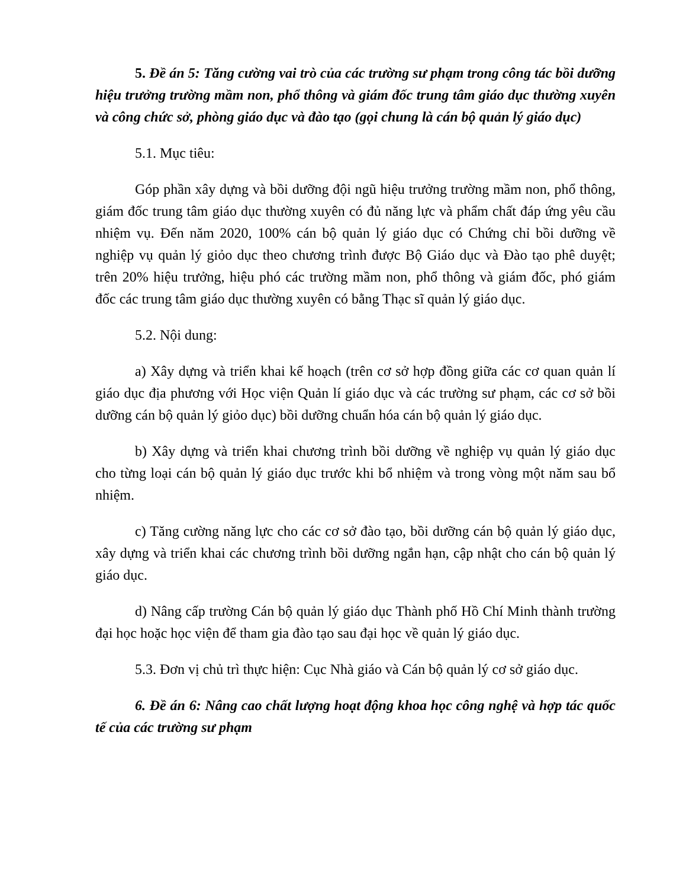5. Đề án 5: Tăng cường vai trò của các trường sư phạm trong công tác bồi dưỡng hiệu trưởng trường mầm non, phổ thông và giám đốc trung tâm giáo dục thường xuyên và công chức sở, phòng giáo dục và đào tạo (gọi chung là cán bộ quản lý giáo dục)
5.1. Mục tiêu:
Góp phần xây dựng và bồi dưỡng đội ngũ hiệu trưởng trường mầm non, phổ thông, giám đốc trung tâm giáo dục thường xuyên có đủ năng lực và phẩm chất đáp ứng yêu cầu nhiệm vụ. Đến năm 2020, 100% cán bộ quản lý giáo dục có Chứng chỉ bồi dưỡng về nghiệp vụ quản lý giỏo dục theo chương trình được Bộ Giáo dục và Đào tạo phê duyệt; trên 20% hiệu trưởng, hiệu phó các trường mầm non, phổ thông và giám đốc, phó giám đốc các trung tâm giáo dục thường xuyên có bằng Thạc sĩ quản lý giáo dục.
5.2. Nội dung:
a) Xây dựng và triển khai kế hoạch (trên cơ sở hợp đồng giữa các cơ quan quản lí giáo dục địa phương với Học viện Quản lí giáo dục và các trường sư phạm, các cơ sở bồi dưỡng cán bộ quản lý giỏo dục) bồi dưỡng chuẩn hóa cán bộ quản lý giáo dục.
b) Xây dựng và triển khai chương trình bồi dưỡng về nghiệp vụ quản lý giáo dục cho từng loại cán bộ quản lý giáo dục trước khi bổ nhiệm và trong vòng một năm sau bổ nhiệm.
c) Tăng cường năng lực cho các cơ sở đào tạo, bồi dưỡng cán bộ quản lý giáo dục, xây dựng và triển khai các chương trình bồi dưỡng ngắn hạn, cập nhật cho cán bộ quản lý giáo dục.
d) Nâng cấp trường Cán bộ quản lý giáo dục Thành phố Hồ Chí Minh thành trường đại học hoặc học viện để tham gia đào tạo sau đại học về quản lý giáo dục.
5.3. Đơn vị chủ trì thực hiện: Cục Nhà giáo và Cán bộ quản lý cơ sở giáo dục.
6. Đề án 6: Nâng cao chất lượng hoạt động khoa học công nghệ và hợp tác quốc tế của các trường sư phạm